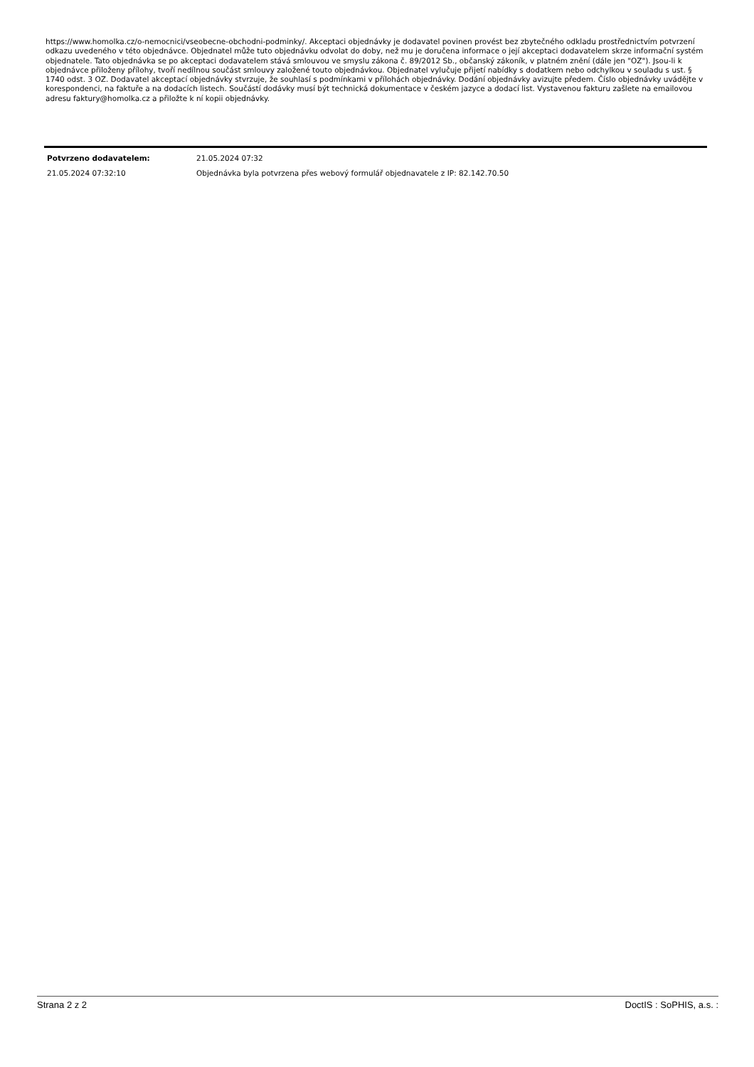https://www.homolka.cz/o-nemocnici/vseobecne-obchodni-podminky/. Akceptaci objednávky je dodavatel povinen provést bez zbytečného odkladu prostřednictvím potvrzení odkazu uvedeného v této objednávce. Objednatel může tuto objednávku odvolat do doby, než mu je doručena informace o její akceptaci dodavatelem skrze informační systém objednatele. Tato objednávka se po akceptaci dodavatelem stává smlouvou ve smyslu zákona č. 89/2012 Sb., občanský zákoník, v platném znění (dále jen "OZ"). Jsou-li k objednávce přiloženy přílohy, tvoří nedílnou součást smlouvy založené touto objednávkou. Objednatel vylučuje přijetí nabídky s dodatkem nebo odchylkou v souladu s ust. § 1740 odst. 3 OZ. Dodavatel akceptací objednávky stvrzuje, že souhlasí s podmínkami v přílohách objednávky. Dodání objednávky avizujte předem. Číslo objednávky uvádějte v korespondenci, na faktuře a na dodacích listech. Součástí dodávky musí být technická dokumentace v českém jazyce a dodací list. Vystavenou fakturu zašlete na emailovou adresu faktury@homolka.cz a přiložte k ní kopii objednávky.
Potvrzeno dodavatelem: 21.05.2024 07:32
21.05.2024 07:32:10 Objednávka byla potvrzena přes webový formulář objednavatele z IP: 82.142.70.50
Strana 2 z 2 DoctIS : SoPHIS, a.s. :